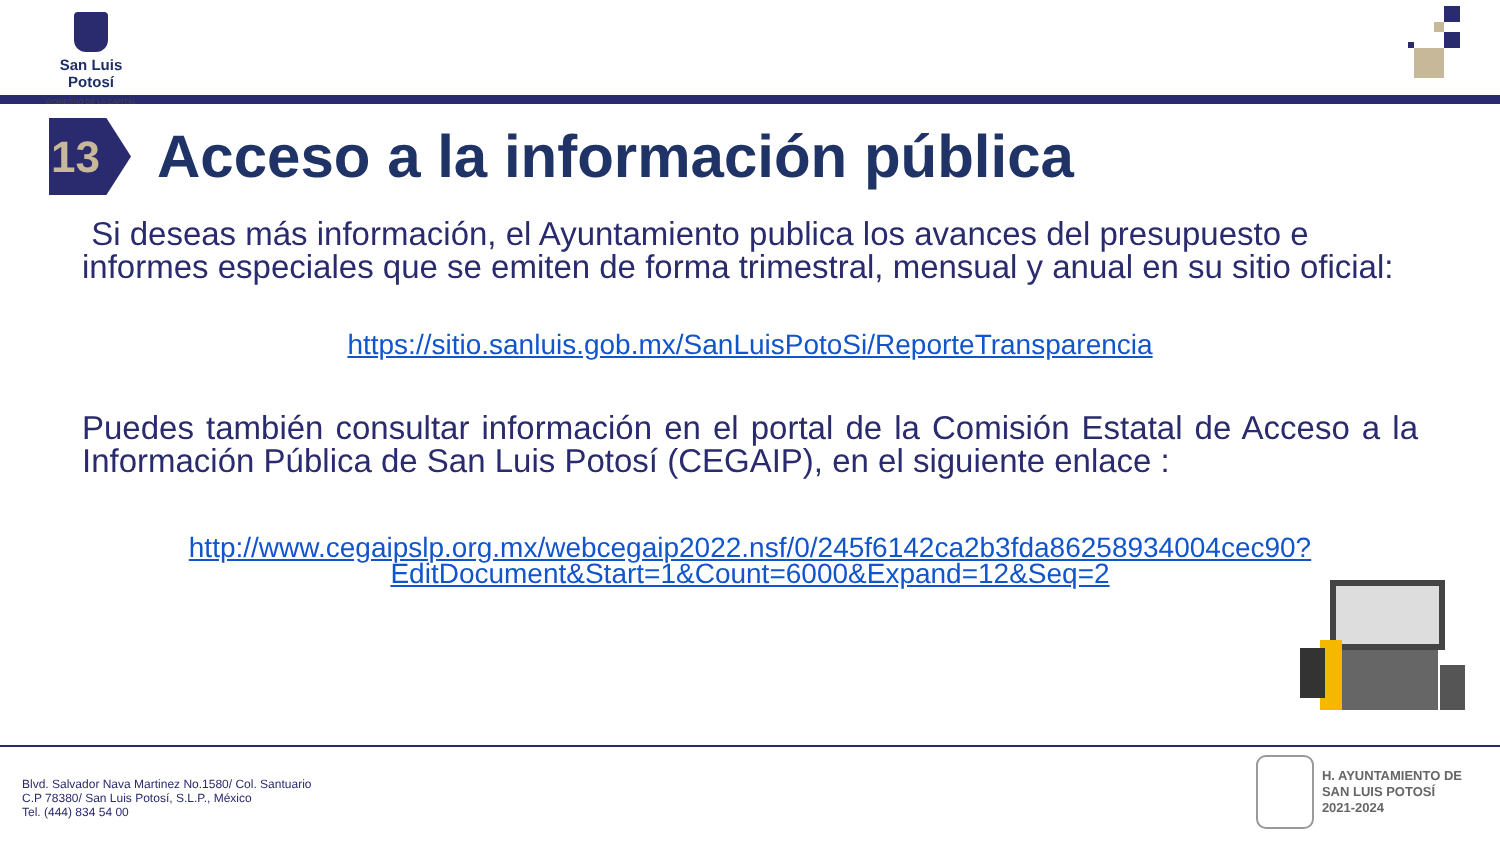San Luis Potosí
GOBIERNO DE LA CAPITAL
13
Acceso a la información pública
Si deseas más información, el Ayuntamiento publica los avances del presupuesto e informes especiales que se emiten de forma trimestral, mensual y anual en su sitio oficial:
https://sitio.sanluis.gob.mx/SanLuisPotoSi/ReporteTransparencia
Puedes también consultar información en el portal de la Comisión Estatal de Acceso a la Información Pública de San Luis Potosí (CEGAIP), en el siguiente enlace :
http://www.cegaipslp.org.mx/webcegaip2022.nsf/0/245f6142ca2b3fda86258934004cec90?EditDocument&Start=1&Count=6000&Expand=12&Seq=2
Blvd. Salvador Nava Martinez No.1580/ Col. Santuario
C.P 78380/ San Luis Potosí, S.L.P., México
Tel. (444) 834 54 00
H. AYUNTAMIENTO DE
SAN LUIS POTOSÍ
2021-2024